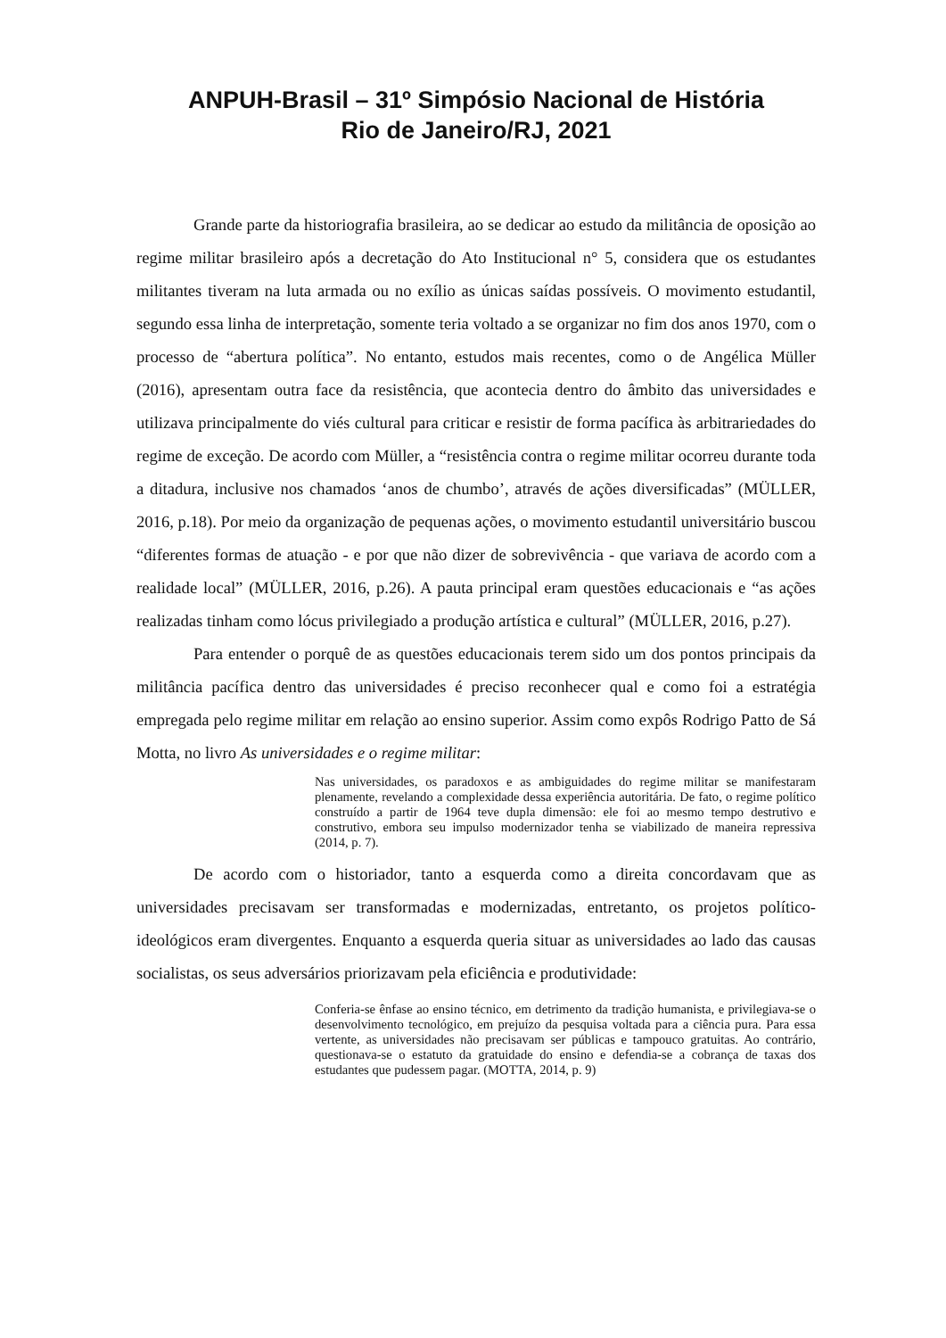ANPUH-Brasil – 31º Simpósio Nacional de História
Rio de Janeiro/RJ, 2021
Grande parte da historiografia brasileira, ao se dedicar ao estudo da militância de oposição ao regime militar brasileiro após a decretação do Ato Institucional n° 5, considera que os estudantes militantes tiveram na luta armada ou no exílio as únicas saídas possíveis. O movimento estudantil, segundo essa linha de interpretação, somente teria voltado a se organizar no fim dos anos 1970, com o processo de “abertura política”. No entanto, estudos mais recentes, como o de Angélica Müller (2016), apresentam outra face da resistência, que acontecia dentro do âmbito das universidades e utilizava principalmente do viés cultural para criticar e resistir de forma pacífica às arbitrariedades do regime de exceção. De acordo com Müller, a “resistência contra o regime militar ocorreu durante toda a ditadura, inclusive nos chamados ‘anos de chumbo’, através de ações diversificadas” (MÜLLER, 2016, p.18). Por meio da organização de pequenas ações, o movimento estudantil universitário buscou “diferentes formas de atuação - e por que não dizer de sobrevivência - que variava de acordo com a realidade local” (MÜLLER, 2016, p.26). A pauta principal eram questões educacionais e “as ações realizadas tinham como lócus privilegiado a produção artística e cultural” (MÜLLER, 2016, p.27).
Para entender o porquê de as questões educacionais terem sido um dos pontos principais da militância pacífica dentro das universidades é preciso reconhecer qual e como foi a estratégia empregada pelo regime militar em relação ao ensino superior. Assim como expôs Rodrigo Patto de Sá Motta, no livro As universidades e o regime militar:
Nas universidades, os paradoxos e as ambiguidades do regime militar se manifestaram plenamente, revelando a complexidade dessa experiência autoritária. De fato, o regime político construído a partir de 1964 teve dupla dimensão: ele foi ao mesmo tempo destrutivo e construtivo, embora seu impulso modernizador tenha se viabilizado de maneira repressiva (2014, p. 7).
De acordo com o historiador, tanto a esquerda como a direita concordavam que as universidades precisavam ser transformadas e modernizadas, entretanto, os projetos político-ideológicos eram divergentes. Enquanto a esquerda queria situar as universidades ao lado das causas socialistas, os seus adversários priorizavam pela eficiência e produtividade:
Conferia-se ênfase ao ensino técnico, em detrimento da tradição humanista, e privilegiava-se o desenvolvimento tecnológico, em prejuízo da pesquisa voltada para a ciência pura. Para essa vertente, as universidades não precisavam ser públicas e tampouco gratuitas. Ao contrário, questionava-se o estatuto da gratuidade do ensino e defendia-se a cobrança de taxas dos estudantes que pudessem pagar. (MOTTA, 2014, p. 9)